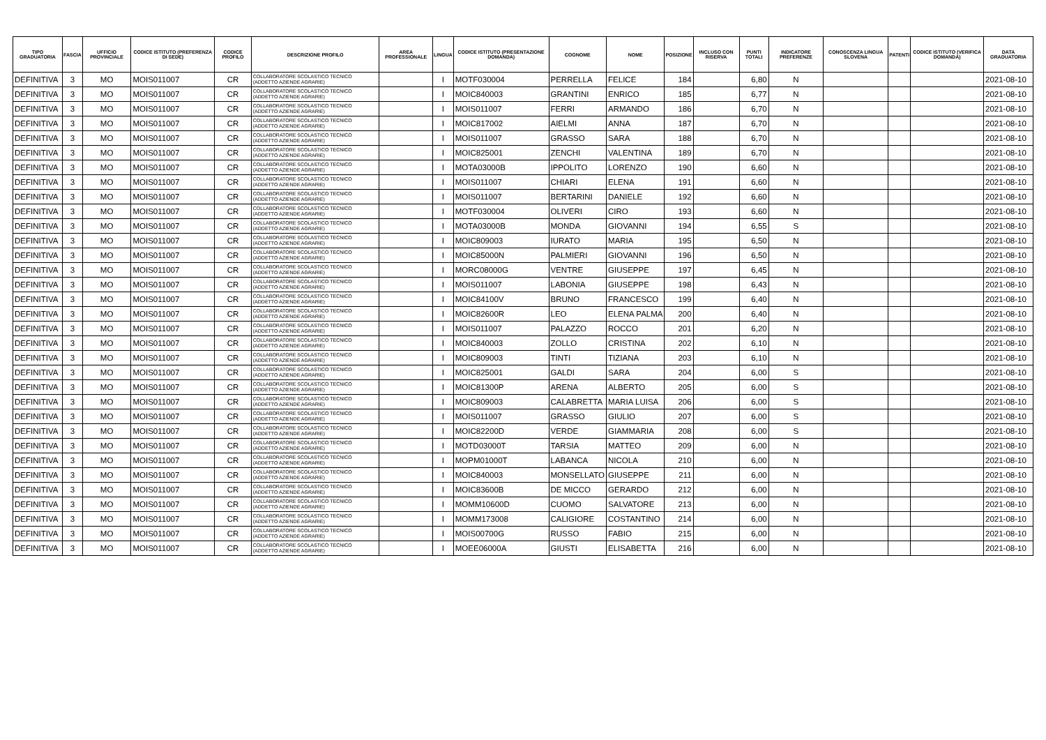| TIPO GRADUATORIA | FASCIA | UFFICIO PROVINCIALE | CODICE ISTITUTO (PREFERENZA DI SEDE) | CODICE PROFILO | DESCRIZIONE PROFILO | AREA PROFESSIONALE | LINGUA | CODICE ISTITUTO (PRESENTAZIONE DOMANDA) | COGNOME | NOME | POSIZIONE | INCLUSO CON RISERVA | PUNTI TOTALI | INDICATORE PREFERENZE | CONOSCENZA LINGUA SLOVENA | PATENTI | CODICE ISTITUTO (VERIFICA DOMANDA) | DATA GRADUATORIA |
| --- | --- | --- | --- | --- | --- | --- | --- | --- | --- | --- | --- | --- | --- | --- | --- | --- | --- | --- |
| DEFINITIVA | 3 | MO | MOIS011007 | CR | COLLABORATORE SCOLASTICO TECNICO (ADDETTO AZIENDE AGRARIE) | | I | MOTF030004 | PERRELLA | FELICE | 184 | | 6,80 | N | | | | 2021-08-10 |
| DEFINITIVA | 3 | MO | MOIS011007 | CR | COLLABORATORE SCOLASTICO TECNICO (ADDETTO AZIENDE AGRARIE) | | I | MOIC840003 | GRANTINI | ENRICO | 185 | | 6,77 | N | | | | 2021-08-10 |
| DEFINITIVA | 3 | MO | MOIS011007 | CR | COLLABORATORE SCOLASTICO TECNICO (ADDETTO AZIENDE AGRARIE) | | I | MOIS011007 | FERRI | ARMANDO | 186 | | 6,70 | N | | | | 2021-08-10 |
| DEFINITIVA | 3 | MO | MOIS011007 | CR | COLLABORATORE SCOLASTICO TECNICO (ADDETTO AZIENDE AGRARIE) | | I | MOIC817002 | AIELMI | ANNA | 187 | | 6,70 | N | | | | 2021-08-10 |
| DEFINITIVA | 3 | MO | MOIS011007 | CR | COLLABORATORE SCOLASTICO TECNICO (ADDETTO AZIENDE AGRARIE) | | I | MOIS011007 | GRASSO | SARA | 188 | | 6,70 | N | | | | 2021-08-10 |
| DEFINITIVA | 3 | MO | MOIS011007 | CR | COLLABORATORE SCOLASTICO TECNICO (ADDETTO AZIENDE AGRARIE) | | I | MOIC825001 | ZENCHI | VALENTINA | 189 | | 6,70 | N | | | | 2021-08-10 |
| DEFINITIVA | 3 | MO | MOIS011007 | CR | COLLABORATORE SCOLASTICO TECNICO (ADDETTO AZIENDE AGRARIE) | | I | MOTA03000B | IPPOLITO | LORENZO | 190 | | 6,60 | N | | | | 2021-08-10 |
| DEFINITIVA | 3 | MO | MOIS011007 | CR | COLLABORATORE SCOLASTICO TECNICO (ADDETTO AZIENDE AGRARIE) | | I | MOIS011007 | CHIARI | ELENA | 191 | | 6,60 | N | | | | 2021-08-10 |
| DEFINITIVA | 3 | MO | MOIS011007 | CR | COLLABORATORE SCOLASTICO TECNICO (ADDETTO AZIENDE AGRARIE) | | I | MOIS011007 | BERTARINI | DANIELE | 192 | | 6,60 | N | | | | 2021-08-10 |
| DEFINITIVA | 3 | MO | MOIS011007 | CR | COLLABORATORE SCOLASTICO TECNICO (ADDETTO AZIENDE AGRARIE) | | I | MOTF030004 | OLIVERI | CIRO | 193 | | 6,60 | N | | | | 2021-08-10 |
| DEFINITIVA | 3 | MO | MOIS011007 | CR | COLLABORATORE SCOLASTICO TECNICO (ADDETTO AZIENDE AGRARIE) | | I | MOTA03000B | MONDA | GIOVANNI | 194 | | 6,55 | S | | | | 2021-08-10 |
| DEFINITIVA | 3 | MO | MOIS011007 | CR | COLLABORATORE SCOLASTICO TECNICO (ADDETTO AZIENDE AGRARIE) | | I | MOIC809003 | IURATO | MARIA | 195 | | 6,50 | N | | | | 2021-08-10 |
| DEFINITIVA | 3 | MO | MOIS011007 | CR | COLLABORATORE SCOLASTICO TECNICO (ADDETTO AZIENDE AGRARIE) | | I | MOIC85000N | PALMIERI | GIOVANNI | 196 | | 6,50 | N | | | | 2021-08-10 |
| DEFINITIVA | 3 | MO | MOIS011007 | CR | COLLABORATORE SCOLASTICO TECNICO (ADDETTO AZIENDE AGRARIE) | | I | MORC08000G | VENTRE | GIUSEPPE | 197 | | 6,45 | N | | | | 2021-08-10 |
| DEFINITIVA | 3 | MO | MOIS011007 | CR | COLLABORATORE SCOLASTICO TECNICO (ADDETTO AZIENDE AGRARIE) | | I | MOIS011007 | LABONIA | GIUSEPPE | 198 | | 6,43 | N | | | | 2021-08-10 |
| DEFINITIVA | 3 | MO | MOIS011007 | CR | COLLABORATORE SCOLASTICO TECNICO (ADDETTO AZIENDE AGRARIE) | | I | MOIC84100V | BRUNO | FRANCESCO | 199 | | 6,40 | N | | | | 2021-08-10 |
| DEFINITIVA | 3 | MO | MOIS011007 | CR | COLLABORATORE SCOLASTICO TECNICO (ADDETTO AZIENDE AGRARIE) | | I | MOIC82600R | LEO | ELENA PALMA | 200 | | 6,40 | N | | | | 2021-08-10 |
| DEFINITIVA | 3 | MO | MOIS011007 | CR | COLLABORATORE SCOLASTICO TECNICO (ADDETTO AZIENDE AGRARIE) | | I | MOIS011007 | PALAZZO | ROCCO | 201 | | 6,20 | N | | | | 2021-08-10 |
| DEFINITIVA | 3 | MO | MOIS011007 | CR | COLLABORATORE SCOLASTICO TECNICO (ADDETTO AZIENDE AGRARIE) | | I | MOIC840003 | ZOLLO | CRISTINA | 202 | | 6,10 | N | | | | 2021-08-10 |
| DEFINITIVA | 3 | MO | MOIS011007 | CR | COLLABORATORE SCOLASTICO TECNICO (ADDETTO AZIENDE AGRARIE) | | I | MOIC809003 | TINTI | TIZIANA | 203 | | 6,10 | N | | | | 2021-08-10 |
| DEFINITIVA | 3 | MO | MOIS011007 | CR | COLLABORATORE SCOLASTICO TECNICO (ADDETTO AZIENDE AGRARIE) | | I | MOIC825001 | GALDI | SARA | 204 | | 6,00 | S | | | | 2021-08-10 |
| DEFINITIVA | 3 | MO | MOIS011007 | CR | COLLABORATORE SCOLASTICO TECNICO (ADDETTO AZIENDE AGRARIE) | | I | MOIC81300P | ARENA | ALBERTO | 205 | | 6,00 | S | | | | 2021-08-10 |
| DEFINITIVA | 3 | MO | MOIS011007 | CR | COLLABORATORE SCOLASTICO TECNICO (ADDETTO AZIENDE AGRARIE) | | I | MOIC809003 | CALABRETTA | MARIA LUISA | 206 | | 6,00 | S | | | | 2021-08-10 |
| DEFINITIVA | 3 | MO | MOIS011007 | CR | COLLABORATORE SCOLASTICO TECNICO (ADDETTO AZIENDE AGRARIE) | | I | MOIS011007 | GRASSO | GIULIO | 207 | | 6,00 | S | | | | 2021-08-10 |
| DEFINITIVA | 3 | MO | MOIS011007 | CR | COLLABORATORE SCOLASTICO TECNICO (ADDETTO AZIENDE AGRARIE) | | I | MOIC82200D | VERDE | GIAMMARIA | 208 | | 6,00 | S | | | | 2021-08-10 |
| DEFINITIVA | 3 | MO | MOIS011007 | CR | COLLABORATORE SCOLASTICO TECNICO (ADDETTO AZIENDE AGRARIE) | | I | MOTD03000T | TARSIA | MATTEO | 209 | | 6,00 | N | | | | 2021-08-10 |
| DEFINITIVA | 3 | MO | MOIS011007 | CR | COLLABORATORE SCOLASTICO TECNICO (ADDETTO AZIENDE AGRARIE) | | I | MOPM01000T | LABANCA | NICOLA | 210 | | 6,00 | N | | | | 2021-08-10 |
| DEFINITIVA | 3 | MO | MOIS011007 | CR | COLLABORATORE SCOLASTICO TECNICO (ADDETTO AZIENDE AGRARIE) | | I | MOIC840003 | MONSELLATO | GIUSEPPE | 211 | | 6,00 | N | | | | 2021-08-10 |
| DEFINITIVA | 3 | MO | MOIS011007 | CR | COLLABORATORE SCOLASTICO TECNICO (ADDETTO AZIENDE AGRARIE) | | I | MOIC83600B | DE MICCO | GERARDO | 212 | | 6,00 | N | | | | 2021-08-10 |
| DEFINITIVA | 3 | MO | MOIS011007 | CR | COLLABORATORE SCOLASTICO TECNICO (ADDETTO AZIENDE AGRARIE) | | I | MOMM10600D | CUOMO | SALVATORE | 213 | | 6,00 | N | | | | 2021-08-10 |
| DEFINITIVA | 3 | MO | MOIS011007 | CR | COLLABORATORE SCOLASTICO TECNICO (ADDETTO AZIENDE AGRARIE) | | I | MOMM173008 | CALIGIORE | COSTANTINO | 214 | | 6,00 | N | | | | 2021-08-10 |
| DEFINITIVA | 3 | MO | MOIS011007 | CR | COLLABORATORE SCOLASTICO TECNICO (ADDETTO AZIENDE AGRARIE) | | I | MOIS00700G | RUSSO | FABIO | 215 | | 6,00 | N | | | | 2021-08-10 |
| DEFINITIVA | 3 | MO | MOIS011007 | CR | COLLABORATORE SCOLASTICO TECNICO (ADDETTO AZIENDE AGRARIE) | | I | MOEE06000A | GIUSTI | ELISABETTA | 216 | | 6,00 | N | | | | 2021-08-10 |